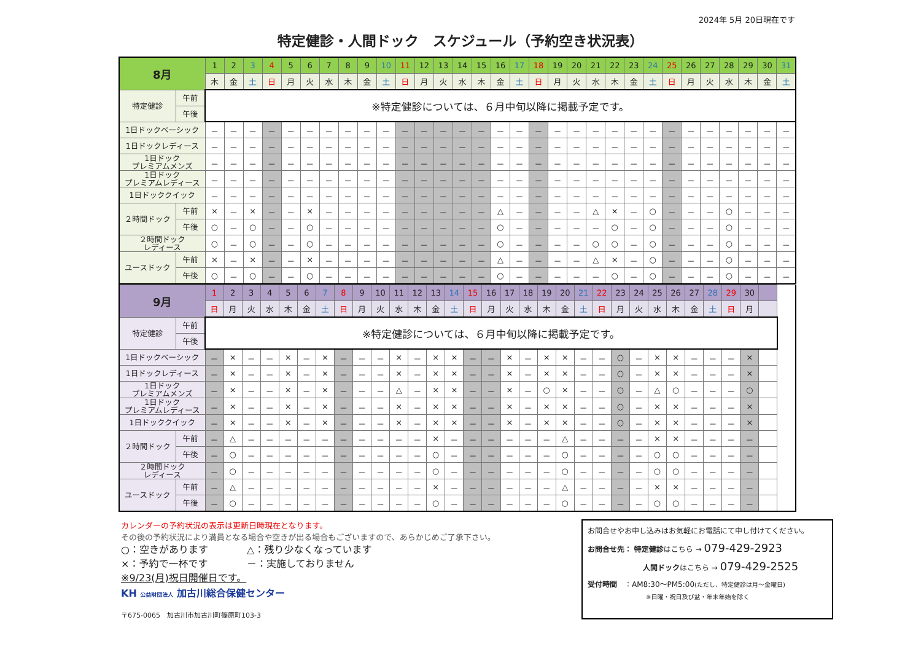2024年 5月 20日現在です
特定健診・人間ドック　スケジュール（予約空き状況表）
| 8月 | | 1 | 2 | 3 | 4 | 5 | 6 | 7 | 8 | 9 | 10 | 11 | 12 | 13 | 14 | 15 | 16 | 17 | 18 | 19 | 20 | 21 | 22 | 23 | 24 | 25 | 26 | 27 | 28 | 29 | 30 | 31 |
| | | 木 | 金 | 土 | 日 | 月 | 火 | 水 | 木 | 金 | 土 | 日 | 月 | 火 | 水 | 木 | 金 | 土 | 日 | 月 | 火 | 水 | 木 | 金 | 土 | 日 | 月 | 火 | 水 | 木 | 金 | 土 |
| 特定健診 | 午前 | ※特定健診については、６月中旬以降に掲載予定です。 | | | | | | | | | | | | | | | | | | | | | | | | | | | | | | |
| | 午後 | | | | | | | | | | | | | | | | | | | | | | | | | | | | | | | |
| 1日ドックベーシック | | － | － | － | － | － | － | － | － | － | － | － | － | － | － | － | － | － | － | － | － | － | － | － | － | － | － | － | － | － | － | － |
| 1日ドックレディース | | － | － | － | － | － | － | － | － | － | － | － | － | － | － | － | － | － | － | － | － | － | － | － | － | － | － | － | － | － | － | － |
| 1日ドック プレミアムメンズ | | － | － | － | － | － | － | － | － | － | － | － | － | － | － | － | － | － | － | － | － | － | － | － | － | － | － | － | － | － | － | － |
| 1日ドック プレミアムレディース | | － | － | － | － | － | － | － | － | － | － | － | － | － | － | － | － | － | － | － | － | － | － | － | － | － | － | － | － | － | － | － |
| 1日ドッククイック | | － | － | － | － | － | － | － | － | － | － | － | － | － | － | － | － | － | － | － | － | － | － | － | － | － | － | － | － | － | － | － |
| ２時間ドック | 午前 | × | － | × | － | － | × | － | － | － | － | － | － | － | － | － | △ | － | － | － | － | △ | × | － | ○ | － | － | － | ○ | － | － | － |
| | 午後 | ○ | － | ○ | － | － | ○ | － | － | － | － | － | － | － | － | － | ○ | － | － | － | － | － | ○ | － | ○ | － | － | － | ○ | － | － | － |
| ２時間ドック レディース | | ○ | － | ○ | － | － | ○ | － | － | － | － | － | － | － | － | － | ○ | － | － | － | － | ○ | ○ | － | ○ | － | － | － | ○ | － | － | － |
| ユースドック | 午前 | × | － | × | － | － | × | － | － | － | － | － | － | － | － | － | △ | － | － | － | － | △ | × | － | ○ | － | － | － | ○ | － | － | － |
| | 午後 | ○ | － | ○ | － | － | ○ | － | － | － | － | － | － | － | － | － | ○ | － | － | － | － | － | ○ | － | ○ | － | － | － | ○ | － | － | － |
| 9月 | | 1 | 2 | 3 | 4 | 5 | 6 | 7 | 8 | 9 | 10 | 11 | 12 | 13 | 14 | 15 | 16 | 17 | 18 | 19 | 20 | 21 | 22 | 23 | 24 | 25 | 26 | 27 | 28 | 29 | 30 | |
| | | 日 | 月 | 火 | 水 | 木 | 金 | 土 | 日 | 月 | 火 | 水 | 木 | 金 | 土 | 日 | 月 | 火 | 水 | 木 | 金 | 土 | 日 | 月 | 火 | 水 | 木 | 金 | 土 | 日 | 月 | |
| 特定健診 | 午前 | ※特定健診については、６月中旬以降に掲載予定です。 | | | | | | | | | | | | | | | | | | | | | | | | | | | | | | |
| | 午後 | | | | | | | | | | | | | | | | | | | | | | | | | | | | | | | |
| 1日ドックベーシック | | － | × | － | － | × | － | × | － | － | － | × | － | × | × | － | － | × | － | × | × | － | － | ○ | － | × | × | － | － | － | × | |
| 1日ドックレディース | | － | × | － | － | × | － | × | － | － | － | × | － | × | × | － | － | × | － | × | × | － | － | ○ | － | × | × | － | － | － | × | |
| 1日ドック プレミアムメンズ | | － | × | － | － | × | － | × | － | － | － | △ | － | × | × | － | － | × | － | ○ | × | － | － | ○ | － | △ | ○ | － | － | － | ○ | |
| 1日ドック プレミアムレディース | | － | × | － | － | × | － | × | － | － | － | × | － | × | × | － | － | × | － | × | × | － | － | ○ | － | × | × | － | － | － | × | |
| 1日ドッククイック | | － | × | － | － | × | － | × | － | － | － | × | － | × | × | － | － | × | － | × | × | － | － | ○ | － | × | × | － | － | － | × | |
| ２時間ドック | 午前 | － | △ | － | － | － | － | － | － | － | － | － | － | × | － | － | － | － | － | － | △ | － | － | － | － | × | × | － | － | － | － | |
| | 午後 | － | ○ | － | － | － | － | － | － | － | － | － | － | ○ | － | － | － | － | － | － | ○ | － | － | － | － | ○ | ○ | － | － | － | － | |
| ２時間ドック レディース | | － | ○ | － | － | － | － | － | － | － | － | － | － | ○ | － | － | － | － | － | － | ○ | － | － | － | － | ○ | ○ | － | － | － | － | |
| ユースドック | 午前 | － | △ | － | － | － | － | － | － | － | － | － | － | × | － | － | － | － | － | － | △ | － | － | － | － | × | × | － | － | － | － | |
| | 午後 | － | ○ | － | － | － | － | － | － | － | － | － | － | ○ | － | － | － | － | － | － | ○ | － | － | － | － | ○ | ○ | － | － | － | － | |
カレンダーの予約状況の表示は更新日時現在となります。
その後の予約状況により満員となる場合や空きが出る場合もございますので、あらかじめご了承下さい。
○：空きがあります △：残り少なくなっています
×：予約で一杯です －：実施しておりません
※9/23(月)祝日開催日です。
KH 公益財団法人 加古川総合保健センター
〒675-0065　加古川市加古川町篠原町103-3
お問合せやお申し込みはお気軽にお電話にて申し付けてください。
お問合せ先： 特定健診はこちら → 079-429-2923
人間ドックはこちら → 079-429-2525
受付時間　：AM8:30〜PM5:00(ただし、特定健診は月～金曜日)
※日曜・祝日及び盆・年末年始を除く